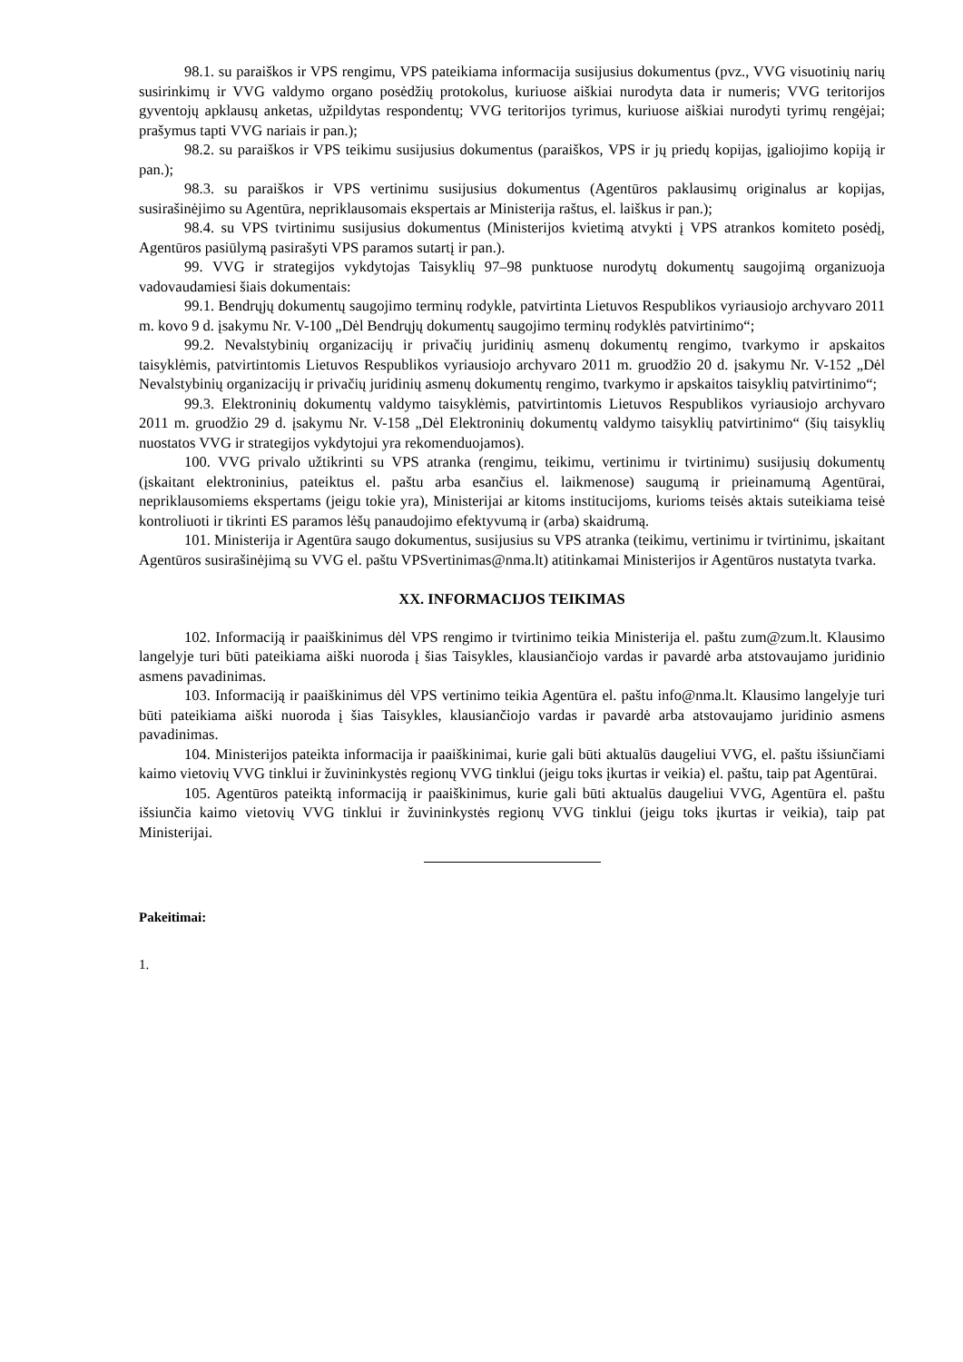98.1. su paraiškos ir VPS rengimu, VPS pateikiama informacija susijusius dokumentus (pvz., VVG visuotinių narių susirinkimų ir VVG valdymo organo posėdžių protokolus, kuriuose aiškiai nurodyta data ir numeris; VVG teritorijos gyventojų apklausų anketas, užpildytas respondentų; VVG teritorijos tyrimus, kuriuose aiškiai nurodyti tyrimų rengėjai; prašymus tapti VVG nariais ir pan.);
98.2. su paraiškos ir VPS teikimu susijusius dokumentus (paraiškos, VPS ir jų priedų kopijas, įgaliojimo kopiją ir pan.);
98.3. su paraiškos ir VPS vertinimu susijusius dokumentus (Agentūros paklausimų originalus ar kopijas, susirašinėjimo su Agentūra, nepriklausomais ekspertais ar Ministerija raštus, el. laiškus ir pan.);
98.4. su VPS tvirtinimu susijusius dokumentus (Ministerijos kvietimą atvykti į VPS atrankos komiteto posėdį, Agentūros pasiūlymą pasirašyti VPS paramos sutartį ir pan.).
99. VVG ir strategijos vykdytojas Taisyklių 97–98 punktuose nurodytų dokumentų saugojimą organizuoja vadovaudamiesi šiais dokumentais:
99.1. Bendrųjų dokumentų saugojimo terminų rodykle, patvirtinta Lietuvos Respublikos vyriausiojo archyvaro 2011 m. kovo 9 d. įsakymu Nr. V-100 „Dėl Bendrųjų dokumentų saugojimo terminų rodyklės patvirtinimo“;
99.2. Nevalstybinių organizacijų ir privačių juridinių asmenų dokumentų rengimo, tvarkymo ir apskaitos taisyklėmis, patvirtintomis Lietuvos Respublikos vyriausiojo archyvaro 2011 m. gruodžio 20 d. įsakymu Nr. V-152 „Dėl Nevalstybinių organizacijų ir privačių juridinių asmenų dokumentų rengimo, tvarkymo ir apskaitos taisyklių patvirtinimo“;
99.3. Elektroninių dokumentų valdymo taisyklėmis, patvirtintomis Lietuvos Respublikos vyriausiojo archyvaro 2011 m. gruodžio 29 d. įsakymu Nr. V-158 „Dėl Elektroninių dokumentų valdymo taisyklių patvirtinimo“ (šių taisyklių nuostatos VVG ir strategijos vykdytojui yra rekomenduojamos).
100. VVG privalo užtikrinti su VPS atranka (rengimu, teikimu, vertinimu ir tvirtinimu) susijusių dokumentų (įskaitant elektroninius, pateiktus el. paštu arba esančius el. laikmenose) saugumą ir prieinamumą Agentūrai, nepriklausomiems ekspertams (jeigu tokie yra), Ministerijai ar kitoms institucijoms, kurioms teisės aktais suteikiama teisė kontroliuoti ir tikrinti ES paramos lėšų panaudojimo efektyvumą ir (arba) skaidrumą.
101. Ministerija ir Agentūra saugo dokumentus, susijusius su VPS atranka (teikimu, vertinimu ir tvirtinimu, įskaitant Agentūros susirašinėjimą su VVG el. paštu VPSvertinimas@nma.lt) atitinkamai Ministerijos ir Agentūros nustatyta tvarka.
XX. INFORMACIJOS TEIKIMAS
102. Informaciją ir paaiškinimus dėl VPS rengimo ir tvirtinimo teikia Ministerija el. paštu zum@zum.lt. Klausimo langelyje turi būti pateikiama aiški nuoroda į šias Taisykles, klausiančiojo vardas ir pavardė arba atstovaujamo juridinio asmens pavadinimas.
103. Informaciją ir paaiškinimus dėl VPS vertinimo teikia Agentūra el. paštu info@nma.lt. Klausimo langelyje turi būti pateikiama aiški nuoroda į šias Taisykles, klausiančiojo vardas ir pavardė arba atstovaujamo juridinio asmens pavadinimas.
104. Ministerijos pateikta informacija ir paaiškinimai, kurie gali būti aktualūs daugeliui VVG, el. paštu išsiunčiami kaimo vietovių VVG tinklui ir žuvininkystės regionų VVG tinklui (jeigu toks įkurtas ir veikia) el. paštu, taip pat Agentūrai.
105. Agentūros pateiktą informaciją ir paaiškinimus, kurie gali būti aktualūs daugeliui VVG, Agentūra el. paštu išsiunčia kaimo vietovių VVG tinklui ir žuvininkystės regionų VVG tinklui (jeigu toks įkurtas ir veikia), taip pat Ministerijai.
Pakeitimai:
1.